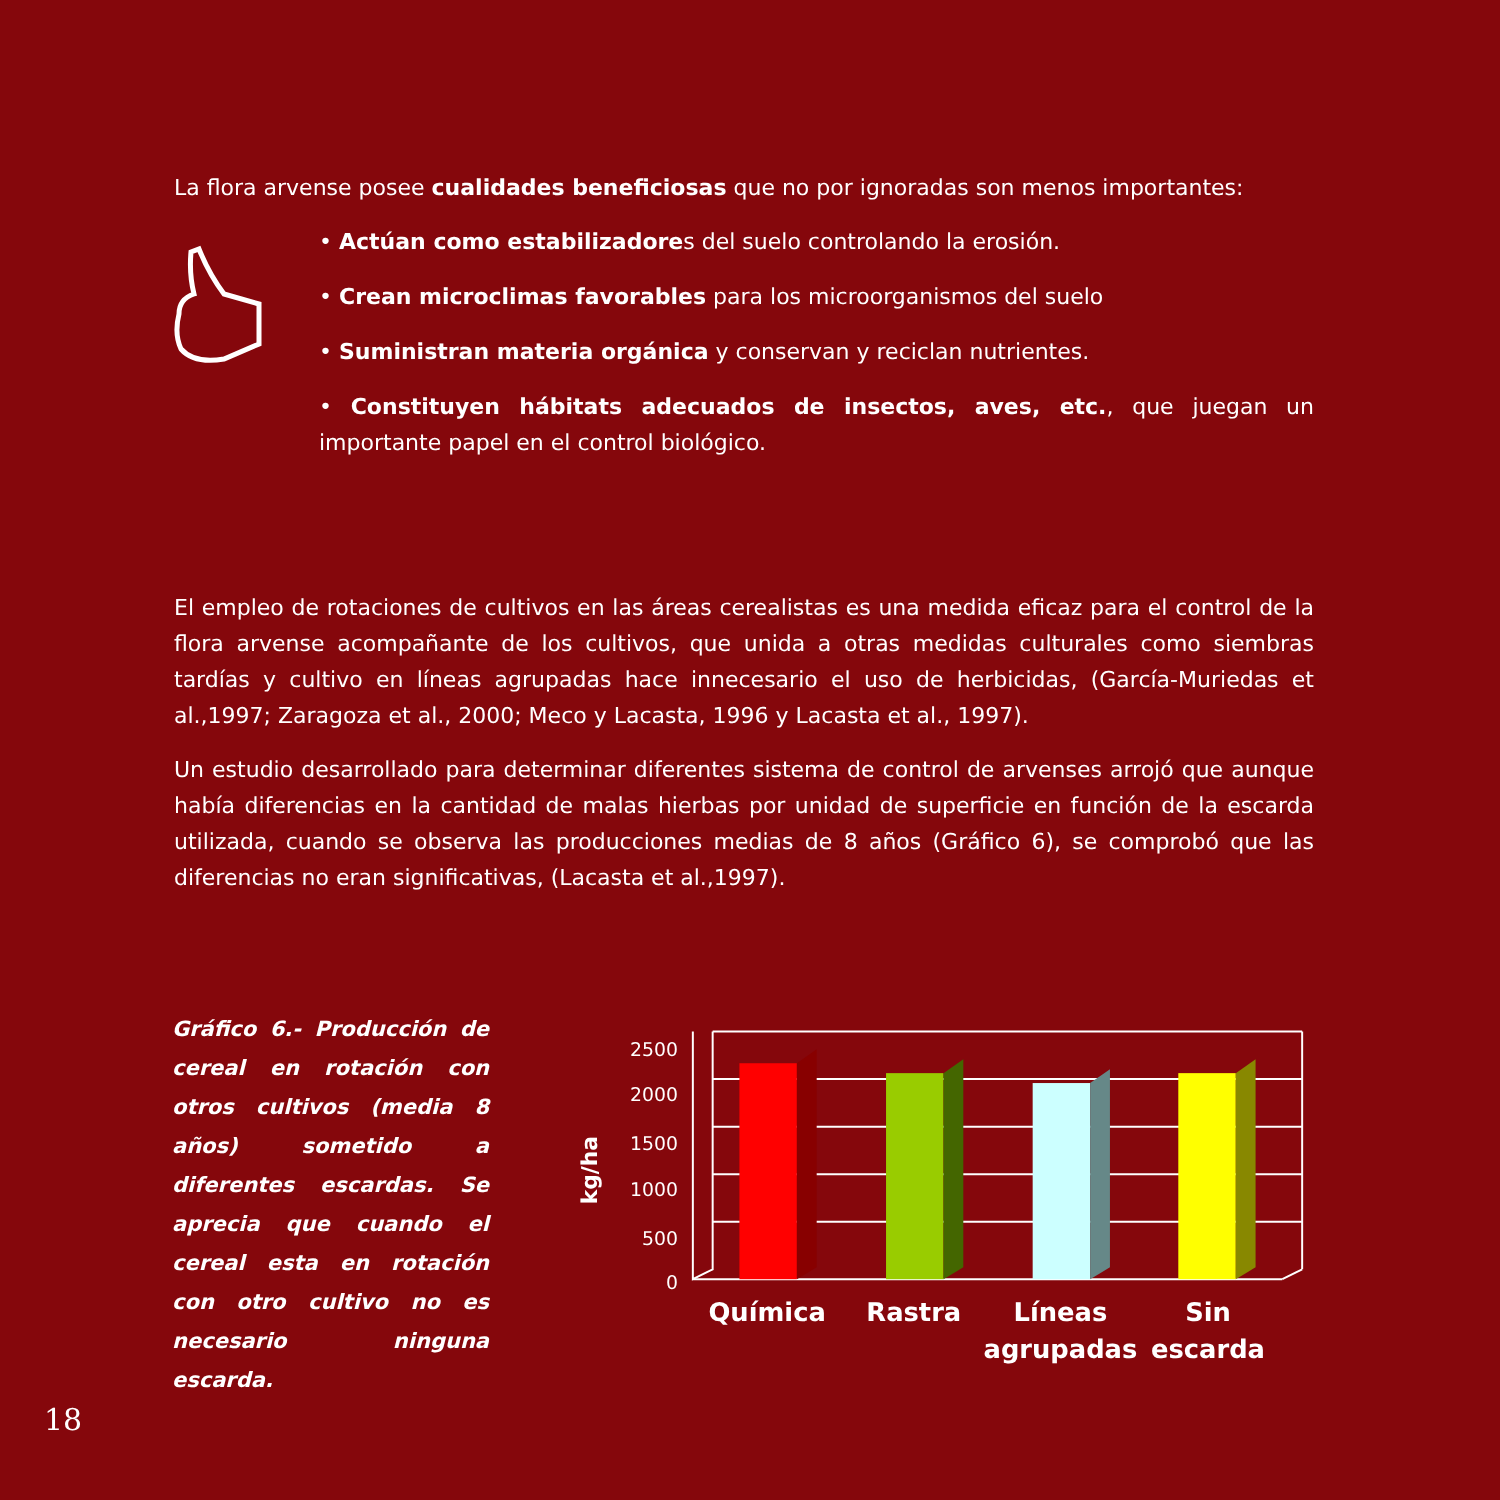La flora arvense posee cualidades beneficiosas que no por ignoradas son menos importantes:
• Actúan como estabilizadores del suelo controlando la erosión.
• Crean microclimas favorables para los microorganismos del suelo
• Suministran materia orgánica y conservan y reciclan nutrientes.
• Constituyen hábitats adecuados de insectos, aves, etc., que juegan un importante papel en el control biológico.
El empleo de rotaciones de cultivos en las áreas cerealistas es una medida eficaz para el control de la flora arvense acompañante de los cultivos, que unida a otras medidas culturales como siembras tardías y cultivo en líneas agrupadas hace innecesario el uso de herbicidas, (García-Muriedas et al.,1997; Zaragoza et al., 2000; Meco y Lacasta, 1996 y Lacasta et al., 1997).
Un estudio desarrollado para determinar diferentes sistema de control de arvenses arrojó que aunque había diferencias en la cantidad de malas hierbas por unidad de superficie en función de la escarda utilizada, cuando se observa las producciones medias de 8 años (Gráfico 6), se comprobó que las diferencias no eran significativas, (Lacasta et al.,1997).
Gráfico 6.- Producción de cereal en rotación con otros cultivos (media 8 años) sometido a diferentes escardas. Se aprecia que cuando el cereal esta en rotación con otro cultivo no es necesario ninguna escarda.
2500
2000
1500
1000
500
0
kg/ha
Química
Rastra
Líneas
agrupadas
Sin
escarda
18